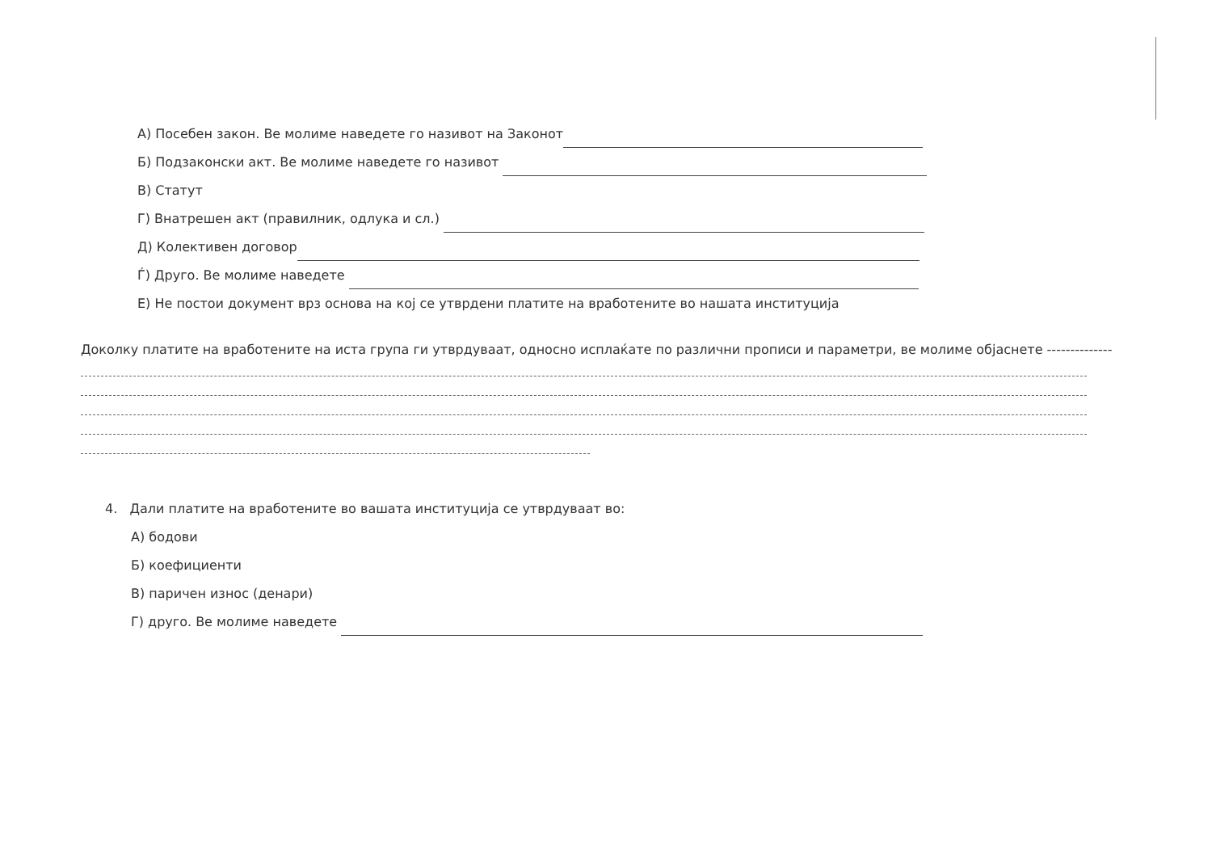А) Посебен закон. Ве молиме наведете го називот на Законот
Б) Подзаконски акт. Ве молиме наведете го називот
В) Статут
Г) Внатрешен акт (правилник, одлука и сл.)
Д) Колективен договор
Ѓ) Друго. Ве молиме наведете
Е) Не постои документ врз основа на кој се утврдени платите на вработените во нашата институција
Доколку платите на вработените на иста група ги утврдуваат, односно исплаќате по различни прописи и параметри, ве молиме објаснете --------------
4. Дали платите на вработените во вашата институција се утврдуваат во:
А) бодови
Б) коефициенти
В) паричен износ (денари)
Г) друго. Ве молиме наведете